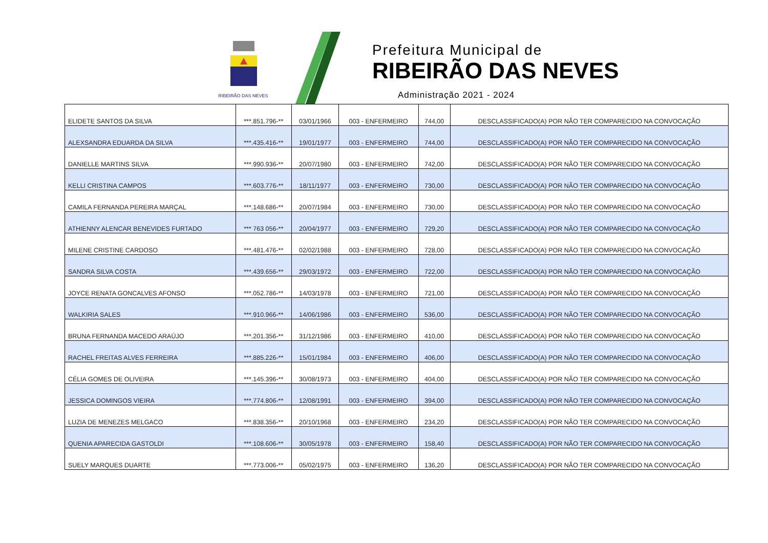RIBEIRÃO DAS NEVES
Prefeitura Municipal de
RIBEIRÃO DAS NEVES
Administração 2021 - 2024
| ELIDETE SANTOS DA SILVA | ***.851.796-** | 03/01/1966 | 003 - ENFERMEIRO | 744,00 | DESCLASSIFICADO(A) POR NÃO TER COMPARECIDO NA CONVOCAÇÃO |
| ALEXSANDRA EDUARDA DA SILVA | ***.435.416-** | 19/01/1977 | 003 - ENFERMEIRO | 744,00 | DESCLASSIFICADO(A) POR NÃO TER COMPARECIDO NA CONVOCAÇÃO |
| DANIELLE MARTINS SILVA | ***.990.936-** | 20/07/1980 | 003 - ENFERMEIRO | 742,00 | DESCLASSIFICADO(A) POR NÃO TER COMPARECIDO NA CONVOCAÇÃO |
| KELLI CRISTINA CAMPOS | ***.603.776-** | 18/11/1977 | 003 - ENFERMEIRO | 730,00 | DESCLASSIFICADO(A) POR NÃO TER COMPARECIDO NA CONVOCAÇÃO |
| CAMILA FERNANDA PEREIRA MARÇAL | ***.148.686-** | 20/07/1984 | 003 - ENFERMEIRO | 730,00 | DESCLASSIFICADO(A) POR NÃO TER COMPARECIDO NA CONVOCAÇÃO |
| ATHIENNY ALENCAR BENEVIDES FURTADO | *** 763 056-** | 20/04/1977 | 003 - ENFERMEIRO | 729,20 | DESCLASSIFICADO(A) POR NÃO TER COMPARECIDO NA CONVOCAÇÃO |
| MILENE CRISTINE CARDOSO | ***.481.476-** | 02/02/1988 | 003 - ENFERMEIRO | 728,00 | DESCLASSIFICADO(A) POR NÃO TER COMPARECIDO NA CONVOCAÇÃO |
| SANDRA SILVA COSTA | ***.439.656-** | 29/03/1972 | 003 - ENFERMEIRO | 722,00 | DESCLASSIFICADO(A) POR NÃO TER COMPARECIDO NA CONVOCAÇÃO |
| JOYCE RENATA GONCALVES AFONSO | ***.052.786-** | 14/03/1978 | 003 - ENFERMEIRO | 721,00 | DESCLASSIFICADO(A) POR NÃO TER COMPARECIDO NA CONVOCAÇÃO |
| WALKIRIA SALES | ***.910.966-** | 14/06/1986 | 003 - ENFERMEIRO | 536,00 | DESCLASSIFICADO(A) POR NÃO TER COMPARECIDO NA CONVOCAÇÃO |
| BRUNA FERNANDA MACEDO ARAÚJO | ***.201.356-** | 31/12/1986 | 003 - ENFERMEIRO | 410,00 | DESCLASSIFICADO(A) POR NÃO TER COMPARECIDO NA CONVOCAÇÃO |
| RACHEL FREITAS ALVES FERREIRA | ***.885.226-** | 15/01/1984 | 003 - ENFERMEIRO | 406,00 | DESCLASSIFICADO(A) POR NÃO TER COMPARECIDO NA CONVOCAÇÃO |
| CÉLIA GOMES DE OLIVEIRA | ***.145.396-** | 30/08/1973 | 003 - ENFERMEIRO | 404,00 | DESCLASSIFICADO(A) POR NÃO TER COMPARECIDO NA CONVOCAÇÃO |
| JESSICA DOMINGOS VIEIRA | ***.774.806-** | 12/08/1991 | 003 - ENFERMEIRO | 394,00 | DESCLASSIFICADO(A) POR NÃO TER COMPARECIDO NA CONVOCAÇÃO |
| LUZIA DE MENEZES MELGACO | ***.838.356-** | 20/10/1968 | 003 - ENFERMEIRO | 234,20 | DESCLASSIFICADO(A) POR NÃO TER COMPARECIDO NA CONVOCAÇÃO |
| QUENIA APARECIDA GASTOLDI | ***.108.606-** | 30/05/1978 | 003 - ENFERMEIRO | 158,40 | DESCLASSIFICADO(A) POR NÃO TER COMPARECIDO NA CONVOCAÇÃO |
| SUELY MARQUES DUARTE | ***.773.006-** | 05/02/1975 | 003 - ENFERMEIRO | 136,20 | DESCLASSIFICADO(A) POR NÃO TER COMPARECIDO NA CONVOCAÇÃO |